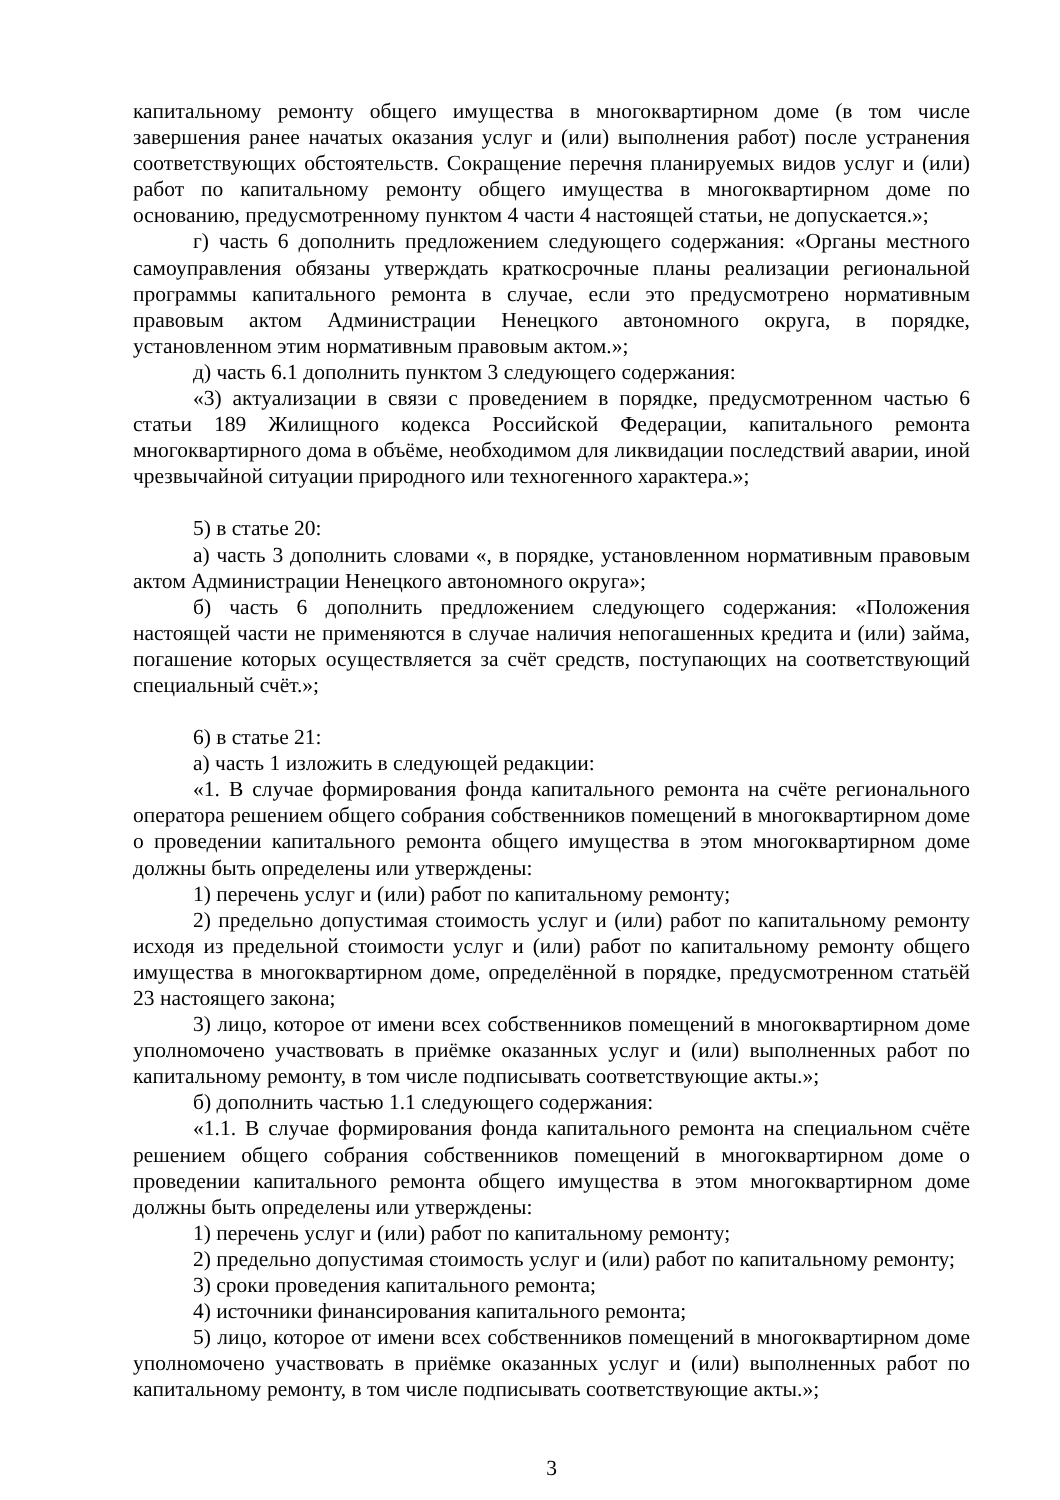капитальному ремонту общего имущества в многоквартирном доме (в том числе завершения ранее начатых оказания услуг и (или) выполнения работ) после устранения соответствующих обстоятельств. Сокращение перечня планируемых видов услуг и (или) работ по капитальному ремонту общего имущества в многоквартирном доме по основанию, предусмотренному пунктом 4 части 4 настоящей статьи, не допускается.»;
г) часть 6 дополнить предложением следующего содержания: «Органы местного самоуправления обязаны утверждать краткосрочные планы реализации региональной программы капитального ремонта в случае, если это предусмотрено нормативным правовым актом Администрации Ненецкого автономного округа, в порядке, установленном этим нормативным правовым актом.»;
д) часть 6.1 дополнить пунктом 3 следующего содержания:
«3) актуализации в связи с проведением в порядке, предусмотренном частью 6 статьи 189 Жилищного кодекса Российской Федерации, капитального ремонта многоквартирного дома в объёме, необходимом для ликвидации последствий аварии, иной чрезвычайной ситуации природного или техногенного характера.»;
5) в статье 20:
а) часть 3 дополнить словами «, в порядке, установленном нормативным правовым актом Администрации Ненецкого автономного округа»;
б) часть 6 дополнить предложением следующего содержания: «Положения настоящей части не применяются в случае наличия непогашенных кредита и (или) займа, погашение которых осуществляется за счёт средств, поступающих на соответствующий специальный счёт.»;
6) в статье 21:
а) часть 1 изложить в следующей редакции:
«1. В случае формирования фонда капитального ремонта на счёте регионального оператора решением общего собрания собственников помещений в многоквартирном доме о проведении капитального ремонта общего имущества в этом многоквартирном доме должны быть определены или утверждены:
1) перечень услуг и (или) работ по капитальному ремонту;
2) предельно допустимая стоимость услуг и (или) работ по капитальному ремонту исходя из предельной стоимости услуг и (или) работ по капитальному ремонту общего имущества в многоквартирном доме, определённой в порядке, предусмотренном статьёй 23 настоящего закона;
3) лицо, которое от имени всех собственников помещений в многоквартирном доме уполномочено участвовать в приёмке оказанных услуг и (или) выполненных работ по капитальному ремонту, в том числе подписывать соответствующие акты.»;
б) дополнить частью 1.1 следующего содержания:
«1.1. В случае формирования фонда капитального ремонта на специальном счёте решением общего собрания собственников помещений в многоквартирном доме о проведении капитального ремонта общего имущества в этом многоквартирном доме должны быть определены или утверждены:
1) перечень услуг и (или) работ по капитальному ремонту;
2) предельно допустимая стоимость услуг и (или) работ по капитальному ремонту;
3) сроки проведения капитального ремонта;
4) источники финансирования капитального ремонта;
5) лицо, которое от имени всех собственников помещений в многоквартирном доме уполномочено участвовать в приёмке оказанных услуг и (или) выполненных работ по капитальному ремонту, в том числе подписывать соответствующие акты.»;
3